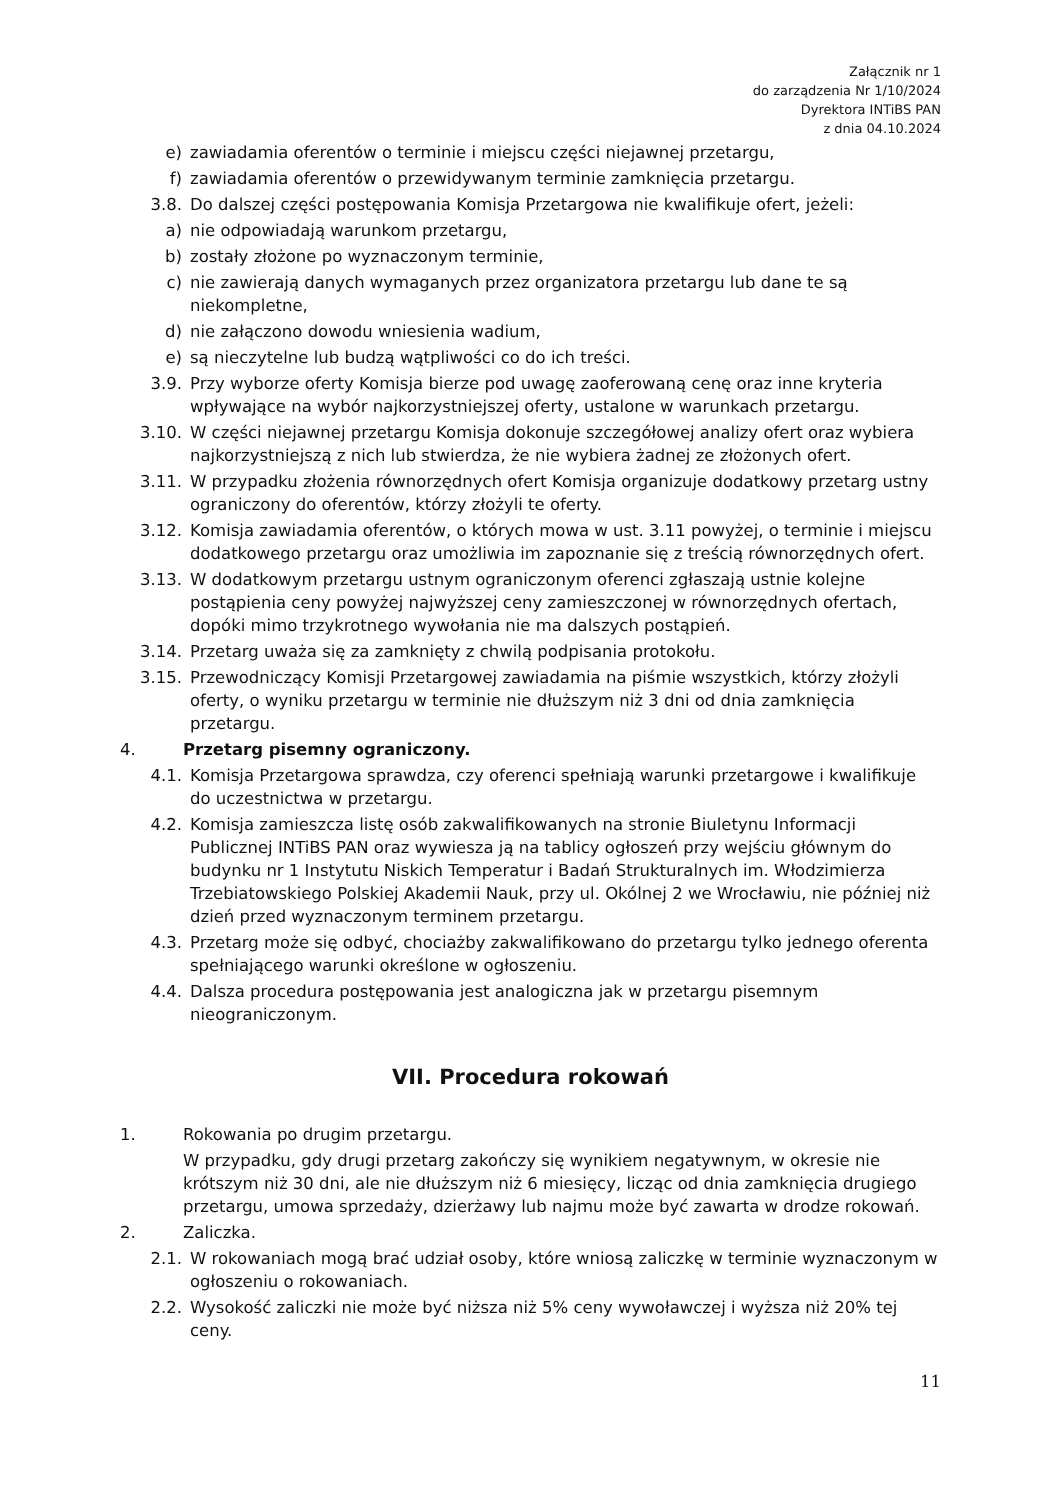Załącznik nr 1
do zarządzenia Nr 1/10/2024
Dyrektora INTiBS PAN
z dnia 04.10.2024
e) zawiadamia oferentów o terminie i miejscu części niejawnej przetargu,
f) zawiadamia oferentów o przewidywanym terminie zamknięcia przetargu.
3.8. Do dalszej części postępowania Komisja Przetargowa nie kwalifikuje ofert, jeżeli:
a) nie odpowiadają warunkom przetargu,
b) zostały złożone po wyznaczonym terminie,
c) nie zawierają danych wymaganych przez organizatora przetargu lub dane te są niekompletne,
d) nie załączono dowodu wniesienia wadium,
e) są nieczytelne lub budzą wątpliwości co do ich treści.
3.9. Przy wyborze oferty Komisja bierze pod uwagę zaoferowaną cenę oraz inne kryteria wpływające na wybór najkorzystniejszej oferty, ustalone w warunkach przetargu.
3.10. W części niejawnej przetargu Komisja dokonuje szczegółowej analizy ofert oraz wybiera najkorzystniejszą z nich lub stwierdza, że nie wybiera żadnej ze złożonych ofert.
3.11. W przypadku złożenia równorzędnych ofert Komisja organizuje dodatkowy przetarg ustny ograniczony do oferentów, którzy złożyli te oferty.
3.12. Komisja zawiadamia oferentów, o których mowa w ust. 3.11 powyżej, o terminie i miejscu dodatkowego przetargu oraz umożliwia im zapoznanie się z treścią równorzędnych ofert.
3.13. W dodatkowym przetargu ustnym ograniczonym oferenci zgłaszają ustnie kolejne postąpienia ceny powyżej najwyższej ceny zamieszczonej w równorzędnych ofertach, dopóki mimo trzykrotnego wywołania nie ma dalszych postąpień.
3.14. Przetarg uważa się za zamknięty z chwilą podpisania protokołu.
3.15. Przewodniczący Komisji Przetargowej zawiadamia na piśmie wszystkich, którzy złożyli oferty, o wyniku przetargu w terminie nie dłuższym niż 3 dni od dnia zamknięcia przetargu.
4. Przetarg pisemny ograniczony.
4.1. Komisja Przetargowa sprawdza, czy oferenci spełniają warunki przetargowe i kwalifikuje do uczestnictwa w przetargu.
4.2. Komisja zamieszcza listę osób zakwalifikowanych na stronie Biuletynu Informacji Publicznej INTiBS PAN oraz wywiesza ją na tablicy ogłoszeń przy wejściu głównym do budynku nr 1 Instytutu Niskich Temperatur i Badań Strukturalnych im. Włodzimierza Trzebiatowskiego Polskiej Akademii Nauk, przy ul. Okólnej 2 we Wrocławiu, nie później niż dzień przed wyznaczonym terminem przetargu.
4.3. Przetarg może się odbyć, chociażby zakwalifikowano do przetargu tylko jednego oferenta spełniającego warunki określone w ogłoszeniu.
4.4. Dalsza procedura postępowania jest analogiczna jak w przetargu pisemnym nieograniczonym.
VII. Procedura rokowań
1. Rokowania po drugim przetargu.
W przypadku, gdy drugi przetarg zakończy się wynikiem negatywnym, w okresie nie krótszym niż 30 dni, ale nie dłuższym niż 6 miesięcy, licząc od dnia zamknięcia drugiego przetargu, umowa sprzedaży, dzierżawy lub najmu może być zawarta w drodze rokowań.
2. Zaliczka.
2.1. W rokowaniach mogą brać udział osoby, które wniosą zaliczkę w terminie wyznaczonym w ogłoszeniu o rokowaniach.
2.2. Wysokość zaliczki nie może być niższa niż 5% ceny wywoławczej i wyższa niż 20% tej ceny.
11